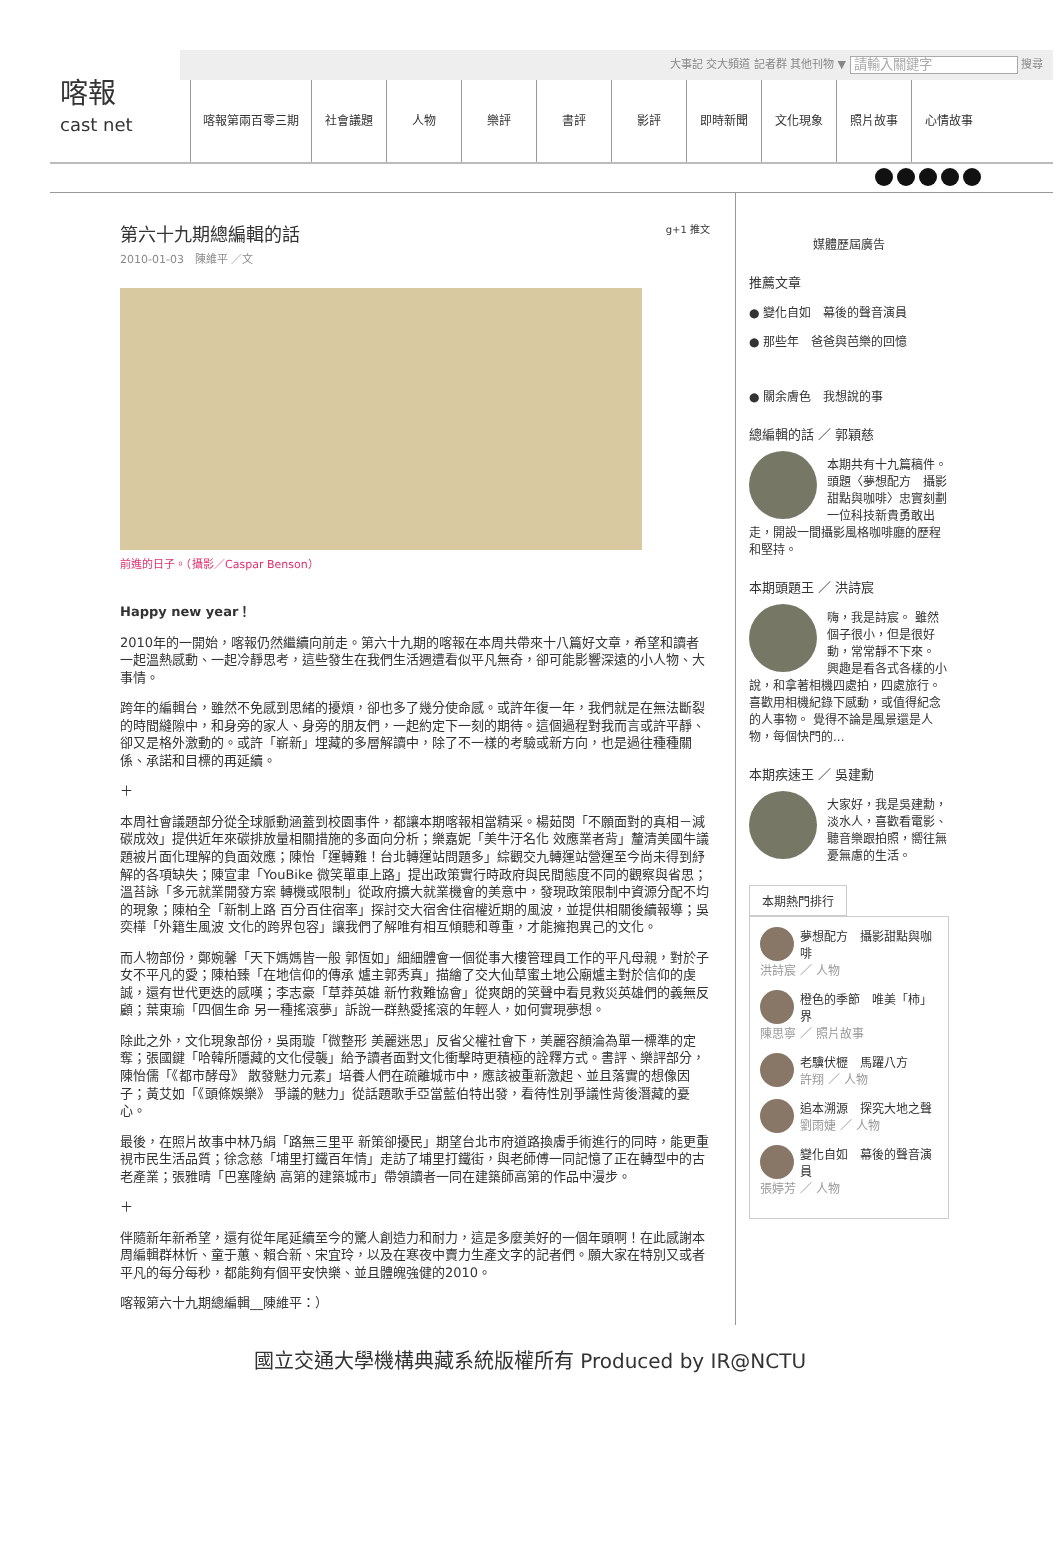大事記 交大頻道 記者群 其他刊物 ▼ 搜尋
喀報
cast net
喀報第兩百零三期 社會議題 人物 樂評 書評 影評 即時新聞 文化現象 照片故事 心情故事
第六十九期總編輯的話 g+1 推文
2010-01-03　陳維平 ／文
前進的日子。（攝影／Caspar Benson）
Happy new year！
2010年的一開始，喀報仍然繼續向前走。第六十九期的喀報在本周共帶來十八篇好文章，希望和讀者一起溫熱感動、一起冷靜思考，這些發生在我們生活週遭看似平凡無奇，卻可能影響深遠的小人物、大事情。
跨年的編輯台，雖然不免感到思緒的擾煩，卻也多了幾分使命感。或許年復一年，我們就是在無法斷裂的時間縫隙中，和身旁的家人、身旁的朋友們，一起約定下一刻的期待。這個過程對我而言或許平靜、卻又是格外激動的。或許「嶄新」埋藏的多層解讀中，除了不一樣的考驗或新方向，也是過往種種關係、承諾和目標的再延續。
＋
本周社會議題部分從全球脈動涵蓋到校園事件，都讓本期喀報相當精采。楊茹閔「不願面對的真相－減碳成效」提供近年來碳排放量相關措施的多面向分析；樂嘉妮「美牛汙名化 效應業者背」釐清美國牛議題被片面化理解的負面效應；陳怡「運轉難！台北轉運站問題多」綜觀交九轉運站營運至今尚未得到紓解的各項缺失；陳宣聿「YouBike 微笑單車上路」提出政策實行時政府與民間態度不同的觀察與省思；溫苔詠「多元就業開發方案 轉機或限制」從政府擴大就業機會的美意中，發現政策限制中資源分配不均的現象；陳柏全「新制上路 百分百住宿率」探討交大宿舍住宿權近期的風波，並提供相關後續報導；吳奕樺「外籍生風波 文化的跨界包容」讓我們了解唯有相互傾聽和尊重，才能擁抱異己的文化。
而人物部份，鄭婉馨「天下媽媽皆一般 郭恆如」細細體會一個從事大樓管理員工作的平凡母親，對於子女不平凡的愛；陳柏臻「在地信仰的傳承 爐主郭秀真」描繪了交大仙草蜜土地公廟爐主對於信仰的虔誠，還有世代更迭的感嘆；李志豪「草莽英雄 新竹救難協會」從爽朗的笑聲中看見救災英雄們的義無反顧；葉東瑜「四個生命 另一種搖滾夢」訴說一群熱愛搖滾的年輕人，如何實現夢想。
除此之外，文化現象部份，吳雨璇「微整形 美麗迷思」反省父權社會下，美麗容顏淪為單一標準的定奪；張國鍵「哈韓所隱藏的文化侵襲」給予讀者面對文化衝擊時更積極的詮釋方式。書評、樂評部分，陳怡儒「《都市酵母》 散發魅力元素」培養人們在疏離城市中，應該被重新激起、並且落實的想像因子；黃艾如「《頭條娛樂》 爭議的魅力」從話題歌手亞當藍伯特出發，看待性別爭議性背後潛藏的憂心。
最後，在照片故事中林乃絹「路無三里平 新策卻擾民」期望台北市府道路換膚手術進行的同時，能更重視市民生活品質；徐念慈「埔里打鐵百年情」走訪了埔里打鐵街，與老師傅一同記憶了正在轉型中的古老產業；張雅晴「巴塞隆納 高第的建築城市」帶領讀者一同在建築師高第的作品中漫步。
＋
伴隨新年新希望，還有從年尾延續至今的驚人創造力和耐力，這是多麼美好的一個年頭啊！在此感謝本周編輯群林忻、童于蕙、賴合新、宋宜玲，以及在寒夜中賣力生產文字的記者們。願大家在特別又或者平凡的每分每秒，都能夠有個平安快樂、並且體魄強健的2010。
喀報第六十九期總編輯__陳維平：）
媒體歷屆廣告
推薦文章
● 變化自如　幕後的聲音演員
● 那些年　爸爸與芭樂的回憶
● 關余膚色　我想說的事
總編輯的話 ／ 郭穎慈
本期共有十九篇稿件。頭題〈夢想配方　攝影甜點與咖啡〉忠實刻劃一位科技新貴勇敢出走，開設一間攝影風格咖啡廳的歷程和堅持。
本期頭題王 ／ 洪詩宸
嗨，我是詩宸。 雖然個子很小，但是很好動，常常靜不下來。 興趣是看各式各樣的小說，和拿著相機四處拍，四處旅行。 喜歡用相機紀錄下感動，或值得紀念的人事物。 覺得不論是風景還是人物，每個快門的...
本期疾速王 ／ 吳建勳
大家好，我是吳建勳，淡水人，喜歡看電影、聽音樂跟拍照，嚮往無憂無慮的生活。
本期熱門排行
夢想配方　攝影甜點與咖啡
洪詩宸 ／ 人物
橙色的季節　唯美「柿」界
陳思寧 ／ 照片故事
老驥伏櫪　馬躍八方
許翔 ／ 人物
追本溯源　探究大地之聲
劉雨婕 ／ 人物
變化自如　幕後的聲音演員
張婷芳 ／ 人物
國立交通大學機構典藏系統版權所有 Produced by IR@NCTU